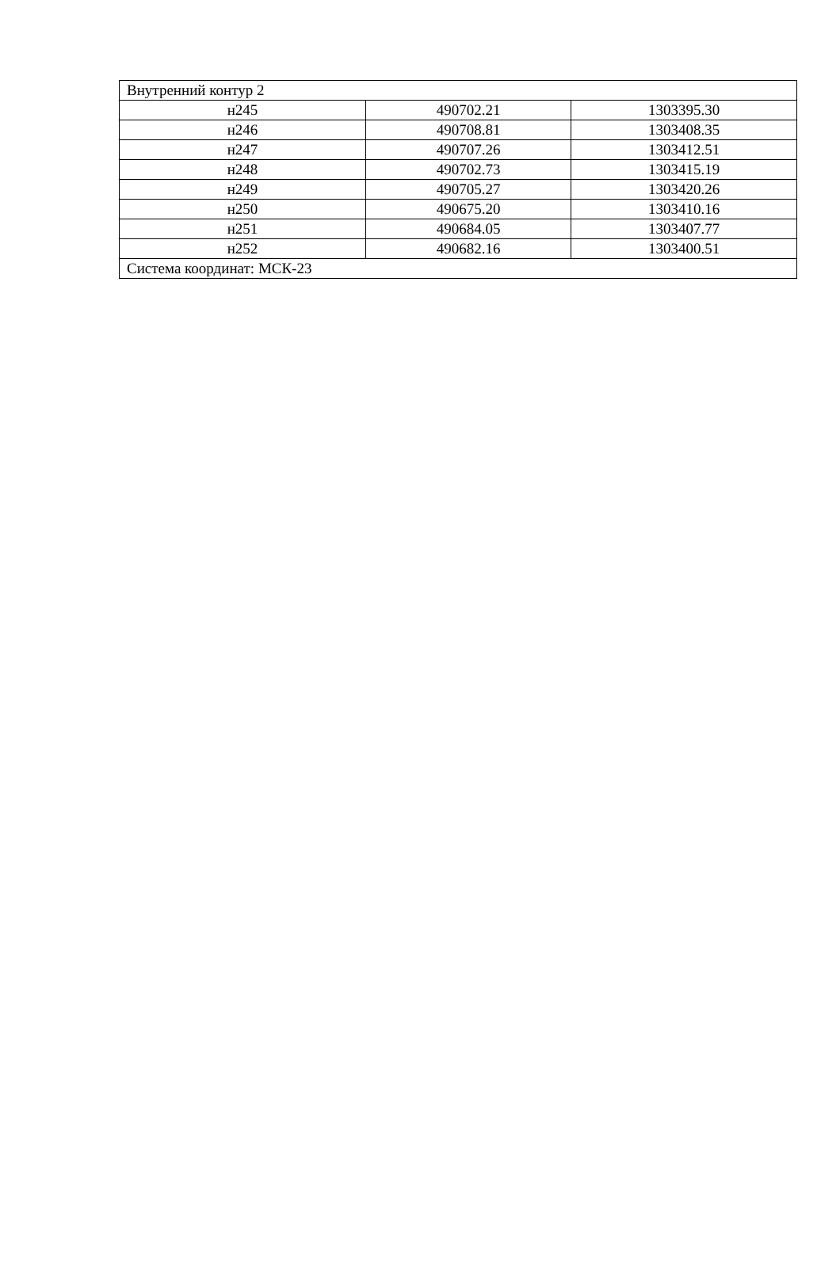| Внутренний контур 2 | | |
| н245 | 490702.21 | 1303395.30 |
| н246 | 490708.81 | 1303408.35 |
| н247 | 490707.26 | 1303412.51 |
| н248 | 490702.73 | 1303415.19 |
| н249 | 490705.27 | 1303420.26 |
| н250 | 490675.20 | 1303410.16 |
| н251 | 490684.05 | 1303407.77 |
| н252 | 490682.16 | 1303400.51 |
| Система координат: МСК-23 | | |